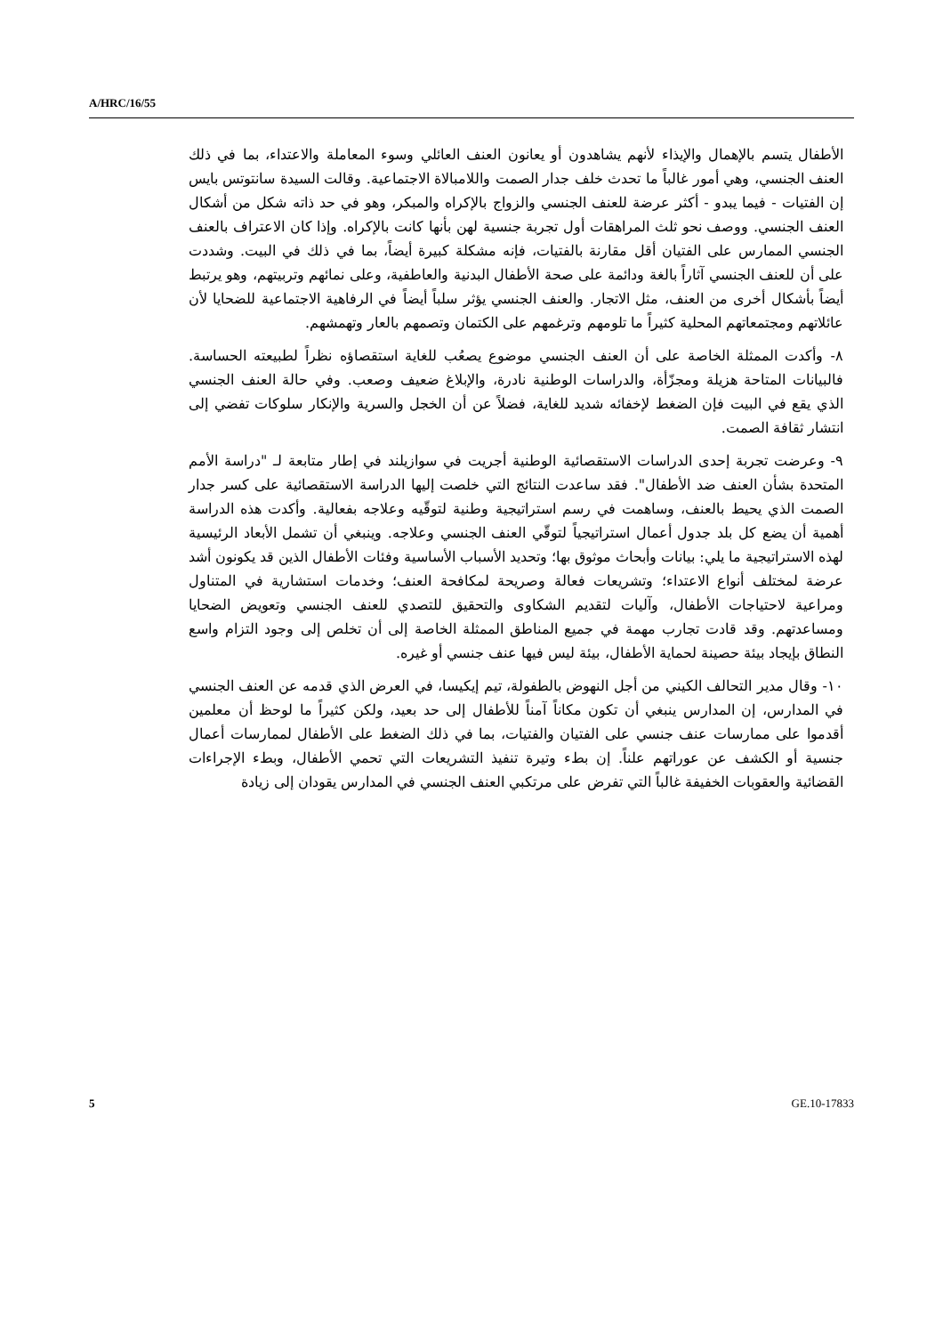A/HRC/16/55
الأطفال يتسم بالإهمال والإيذاء لأنهم يشاهدون أو يعانون العنف العائلي وسوء المعاملة والاعتداء، بما في ذلك العنف الجنسي، وهي أمور غالباً ما تحدث خلف جدار الصمت واللامبالاة الاجتماعية. وقالت السيدة سانتوتس بايس إن الفتيات - فيما يبدو - أكثر عرضة للعنف الجنسي والزواج بالإكراه والمبكر، وهو في حد ذاته شكل من أشكال العنف الجنسي. ووصف نحو ثلث المراهقات أول تجربة جنسية لهن بأنها كانت بالإكراه. وإذا كان الاعتراف بالعنف الجنسي الممارس على الفتيان أقل مقارنة بالفتيات، فإنه مشكلة كبيرة أيضاً، بما في ذلك في البيت. وشددت على أن للعنف الجنسي آثاراً بالغة ودائمة على صحة الأطفال البدنية والعاطفية، وعلى نمائهم وتربيتهم، وهو يرتبط أيضاً بأشكال أخرى من العنف، مثل الاتجار. والعنف الجنسي يؤثر سلباً أيضاً في الرفاهية الاجتماعية للضحايا لأن عائلاتهم ومجتمعاتهم المحلية كثيراً ما تلومهم وترغمهم على الكتمان وتصمهم بالعار وتهمشهم.
٨- وأكدت الممثلة الخاصة على أن العنف الجنسي موضوع يصعُب للغاية استقصاؤه نظراً لطبيعته الحساسة. فالبيانات المتاحة هزيلة ومجزّأة، والدراسات الوطنية نادرة، والإبلاغ ضعيف وصعب. وفي حالة العنف الجنسي الذي يقع في البيت فإن الضغط لإخفائه شديد للغاية، فضلاً عن أن الخجل والسرية والإنكار سلوكات تفضي إلى انتشار ثقافة الصمت.
٩- وعرضت تجربة إحدى الدراسات الاستقصائية الوطنية أجريت في سوازيلند في إطار متابعة لـ "دراسة الأمم المتحدة بشأن العنف ضد الأطفال". فقد ساعدت النتائج التي خلصت إليها الدراسة الاستقصائية على كسر جدار الصمت الذي يحيط بالعنف، وساهمت في رسم استراتيجية وطنية لتوقّيه وعلاجه بفعالية. وأكدت هذه الدراسة أهمية أن يضع كل بلد جدول أعمال استراتيجياً لتوقّي العنف الجنسي وعلاجه. وينبغي أن تشمل الأبعاد الرئيسية لهذه الاستراتيجية ما يلي: بيانات وأبحاث موثوق بها؛ وتحديد الأسباب الأساسية وفئات الأطفال الذين قد يكونون أشد عرضة لمختلف أنواع الاعتداء؛ وتشريعات فعالة وصريحة لمكافحة العنف؛ وخدمات استشارية في المتناول ومراعية لاحتياجات الأطفال، وآليات لتقديم الشكاوى والتحقيق للتصدي للعنف الجنسي وتعويض الضحايا ومساعدتهم. وقد قادت تجارب مهمة في جميع المناطق الممثلة الخاصة إلى أن تخلص إلى وجود التزام واسع النطاق بإيجاد بيئة حصينة لحماية الأطفال، بيئة ليس فيها عنف جنسي أو غيره.
١٠- وقال مدير التحالف الكيني من أجل النهوض بالطفولة، تيم إيكيسا، في العرض الذي قدمه عن العنف الجنسي في المدارس، إن المدارس ينبغي أن تكون مكاناً آمناً للأطفال إلى حد بعيد، ولكن كثيراً ما لوحظ أن معلمين أقدموا على ممارسات عنف جنسي على الفتيان والفتيات، بما في ذلك الضغط على الأطفال لممارسات أعمال جنسية أو الكشف عن عوراتهم علناً. إن بطء وتيرة تنفيذ التشريعات التي تحمي الأطفال، وبطء الإجراءات القضائية والعقوبات الخفيفة غالباً التي تفرض على مرتكبي العنف الجنسي في المدارس يقودان إلى زيادة
5 GE.10-17833